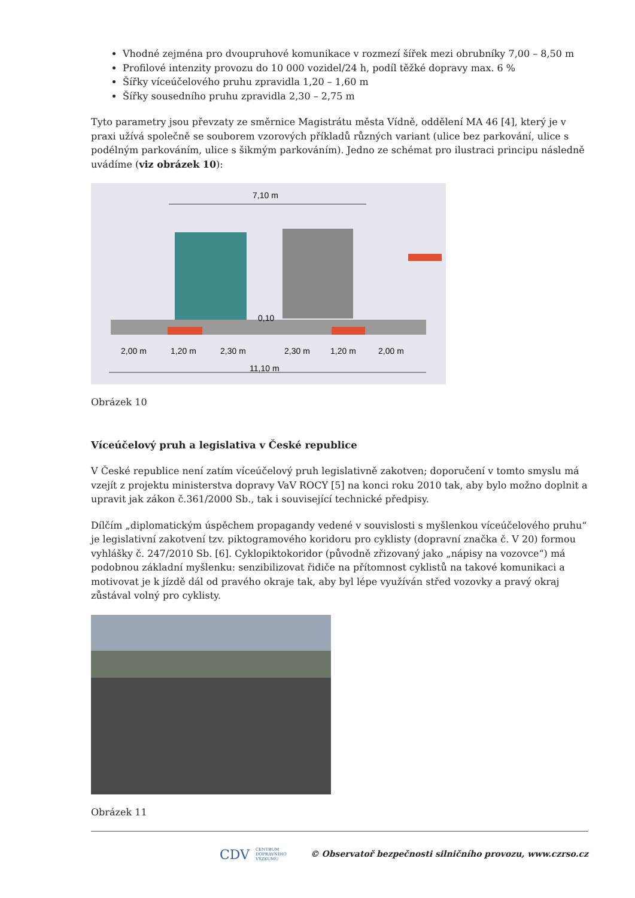Vhodné zejména pro dvoupruhové komunikace v rozmezí šířek mezi obrubníky 7,00 – 8,50 m
Profilové intenzity provozu do 10 000 vozidel/24 h, podíl těžké dopravy max. 6 %
Šířky víceúčelového pruhu zpravidla 1,20 – 1,60 m
Šířky sousedního pruhu zpravidla 2,30 – 2,75 m
Tyto parametry jsou převzaty ze směrnice Magistrátu města Vídně, oddělení MA 46 [4], který je v praxi užívá společně se souborem vzorových příkladů různých variant (ulice bez parkování, ulice s podélným parkováním, ulice s šikmým parkováním). Jedno ze schémat pro ilustraci principu následně uvádíme (viz obrázek 10):
7,10 m
0,10
2,00 m
1,20 m
2,30 m
2,30 m
1,20 m
2,00 m
11,10 m
Obrázek 10
Víceúčelový pruh a legislativa v České republice
V České republice není zatím víceúčelový pruh legislativně zakotven; doporučení v tomto smyslu má vzejít z projektu ministerstva dopravy VaV ROCY [5] na konci roku 2010 tak, aby bylo možno doplnit a upravit jak zákon č.361/2000 Sb., tak i související technické předpisy.
Dílčím „diplomatickým úspěchem propagandy vedené v souvislosti s myšlenkou víceúčelového pruhu“ je legislativní zakotvení tzv. piktogramového koridoru pro cyklisty (dopravní značka č. V 20) formou vyhlášky č. 247/2010 Sb. [6]. Cyklopiktokoridor (původně zřizovaný jako „nápisy na vozovce“) má podobnou základní myšlenku: senzibilizovat řidiče na přítomnost cyklistů na takové komunikaci a motivovat je k jízdě dál od pravého okraje tak, aby byl lépe využíván střed vozovky a pravý okraj zůstával volný pro cyklisty.
Obrázek 11
CDV CENTRUM
DOPRAVNÍHO
VÝZKUMU © Observatoř bezpečnosti silničního provozu, www.czrso.cz